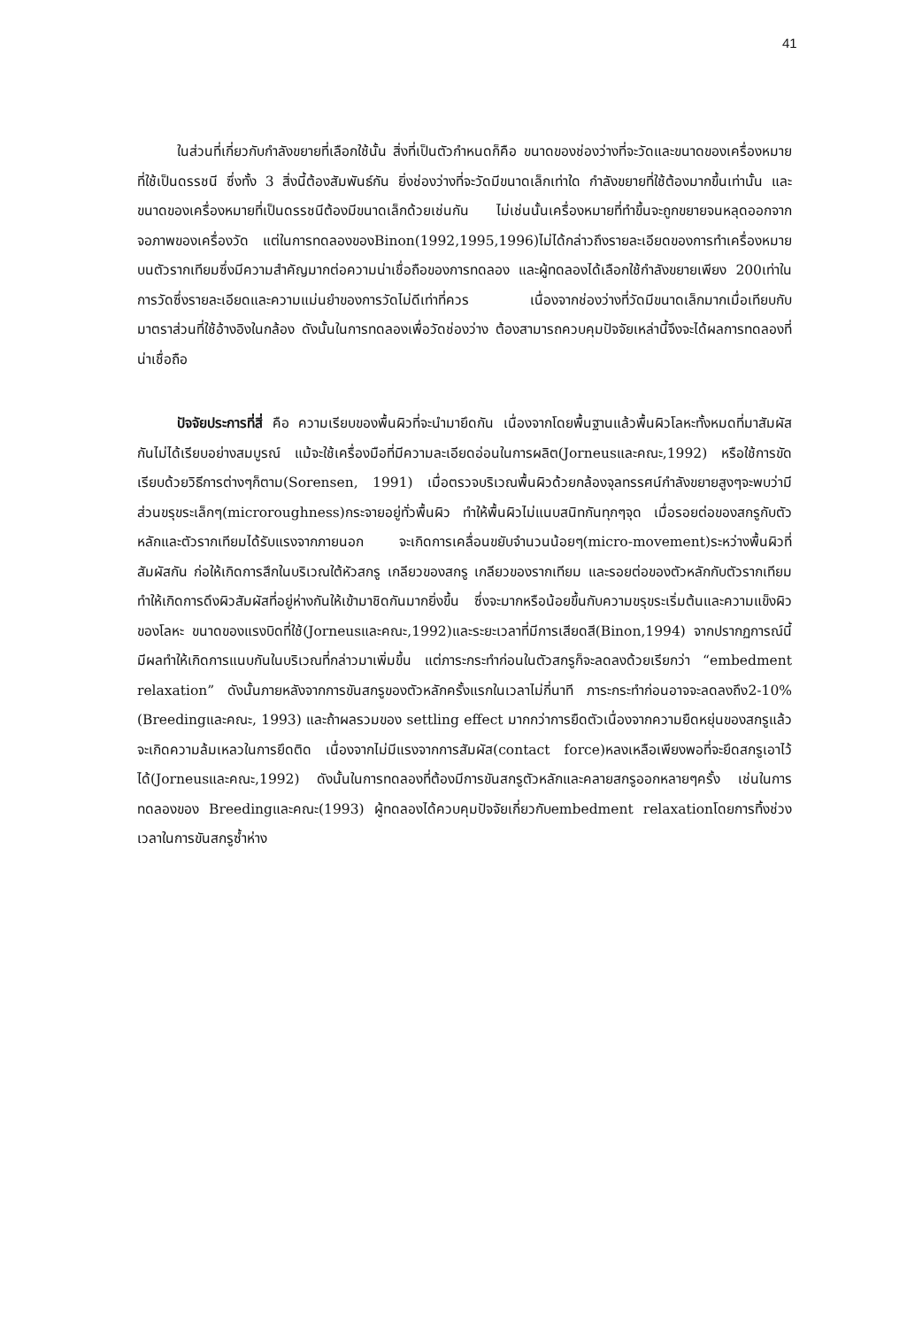41
ในส่วนที่เกี่ยวกับกำลังขยายที่เลือกใช้นั้น สิ่งที่เป็นตัวกำหนดก็คือ ขนาดของช่องว่างที่จะวัดและขนาดของเครื่องหมายที่ใช้เป็นดรรชนี ซึ่งทั้ง 3 สิ่งนี้ต้องสัมพันธ์กัน ยิ่งช่องว่างที่จะวัดมีขนาดเล็กเท่าใด กำลังขยายที่ใช้ต้องมากขึ้นเท่านั้น และขนาดของเครื่องหมายที่เป็นดรรชนีต้องมีขนาดเล็กด้วยเช่นกัน ไม่เช่นนั้นเครื่องหมายที่ทำขึ้นจะถูกขยายจนหลุดออกจากจอภาพของเครื่องวัด แต่ในการทดลองของBinon(1992,1995,1996)ไม่ได้กล่าวถึงรายละเอียดของการทำเครื่องหมายบนตัวรากเทียมซึ่งมีความสำคัญมากต่อความน่าเชื่อถือของการทดลอง และผู้ทดลองได้เลือกใช้กำลังขยายเพียง 200เท่าในการวัดซึ่งรายละเอียดและความแม่นยำของการวัดไม่ดีเท่าที่ควร เนื่องจากช่องว่างที่วัดมีขนาดเล็กมากเมื่อเทียบกับมาตราส่วนที่ใช้อ้างอิงในกล้อง ดังนั้นในการทดลองเพื่อวัดช่องว่าง ต้องสามารถควบคุมปัจจัยเหล่านี้จึงจะได้ผลการทดลองที่น่าเชื่อถือ
ปัจจัยประการที่สี่ คือ ความเรียบของพื้นผิวที่จะนำมายึดกัน เนื่องจากโดยพื้นฐานแล้วพื้นผิวโลหะทั้งหมดที่มาสัมผัสกันไม่ได้เรียบอย่างสมบูรณ์ แม้จะใช้เครื่องมือที่มีความละเอียดอ่อนในการผลิต(Jorneusและคณะ,1992) หรือใช้การขัดเรียบด้วยวิธีการต่างๆก็ตาม(Sorensen, 1991) เมื่อตรวจบริเวณพื้นผิวด้วยกล้องจุลทรรศน์กำลังขยายสูงๆจะพบว่ามีส่วนขรุขระเล็กๆ(microroughness)กระจายอยู่ทั่วพื้นผิว ทำให้พื้นผิวไม่แนบสนิทกันทุกๆจุด เมื่อรอยต่อของสกรูกับตัวหลักและตัวรากเทียมได้รับแรงจากภายนอก จะเกิดการเคลื่อนขยับจำนวนน้อยๆ(micro-movement)ระหว่างพื้นผิวที่สัมผัสกัน ก่อให้เกิดการสึกในบริเวณใต้หัวสกรู เกลียวของสกรู เกลียวของรากเทียม และรอยต่อของตัวหลักกับตัวรากเทียม ทำให้เกิดการดึงผิวสัมผัสที่อยู่ห่างกันให้เข้ามาชิดกันมากยิ่งขึ้น ซึ่งจะมากหรือน้อยขึ้นกับความขรุขระเริ่มต้นและความแข็งผิวของโลหะ ขนาดของแรงบิดที่ใช้(Jorneusและคณะ,1992)และระยะเวลาที่มีการเสียดสี(Binon,1994) จากปรากฏการณ์นี้มีผลทำให้เกิดการแนบกันในบริเวณที่กล่าวมาเพิ่มขึ้น แต่ภาระกระทำก่อนในตัวสกรูก็จะลดลงด้วยเรียกว่า “embedment relaxation” ดังนั้นภายหลังจากการขันสกรูของตัวหลักครั้งแรกในเวลาไม่กี่นาที ภาระกระทำก่อนอาจจะลดลงถึง2-10%(Breedingและคณะ, 1993) และถ้าผลรวมของ settling effect มากกว่าการยืดตัวเนื่องจากความยืดหยุ่นของสกรูแล้วจะเกิดความล้มเหลวในการยึดติด เนื่องจากไม่มีแรงจากการสัมผัส(contact force)หลงเหลือเพียงพอที่จะยึดสกรูเอาไว้ได้(Jorneusและคณะ,1992) ดังนั้นในการทดลองที่ต้องมีการขันสกรูตัวหลักและคลายสกรูออกหลายๆครั้ง เช่นในการทดลองของ Breedingและคณะ(1993) ผู้ทดลองได้ควบคุมปัจจัยเกี่ยวกับembedment relaxationโดยการทิ้งช่วงเวลาในการขันสกรูซ้ำห่าง